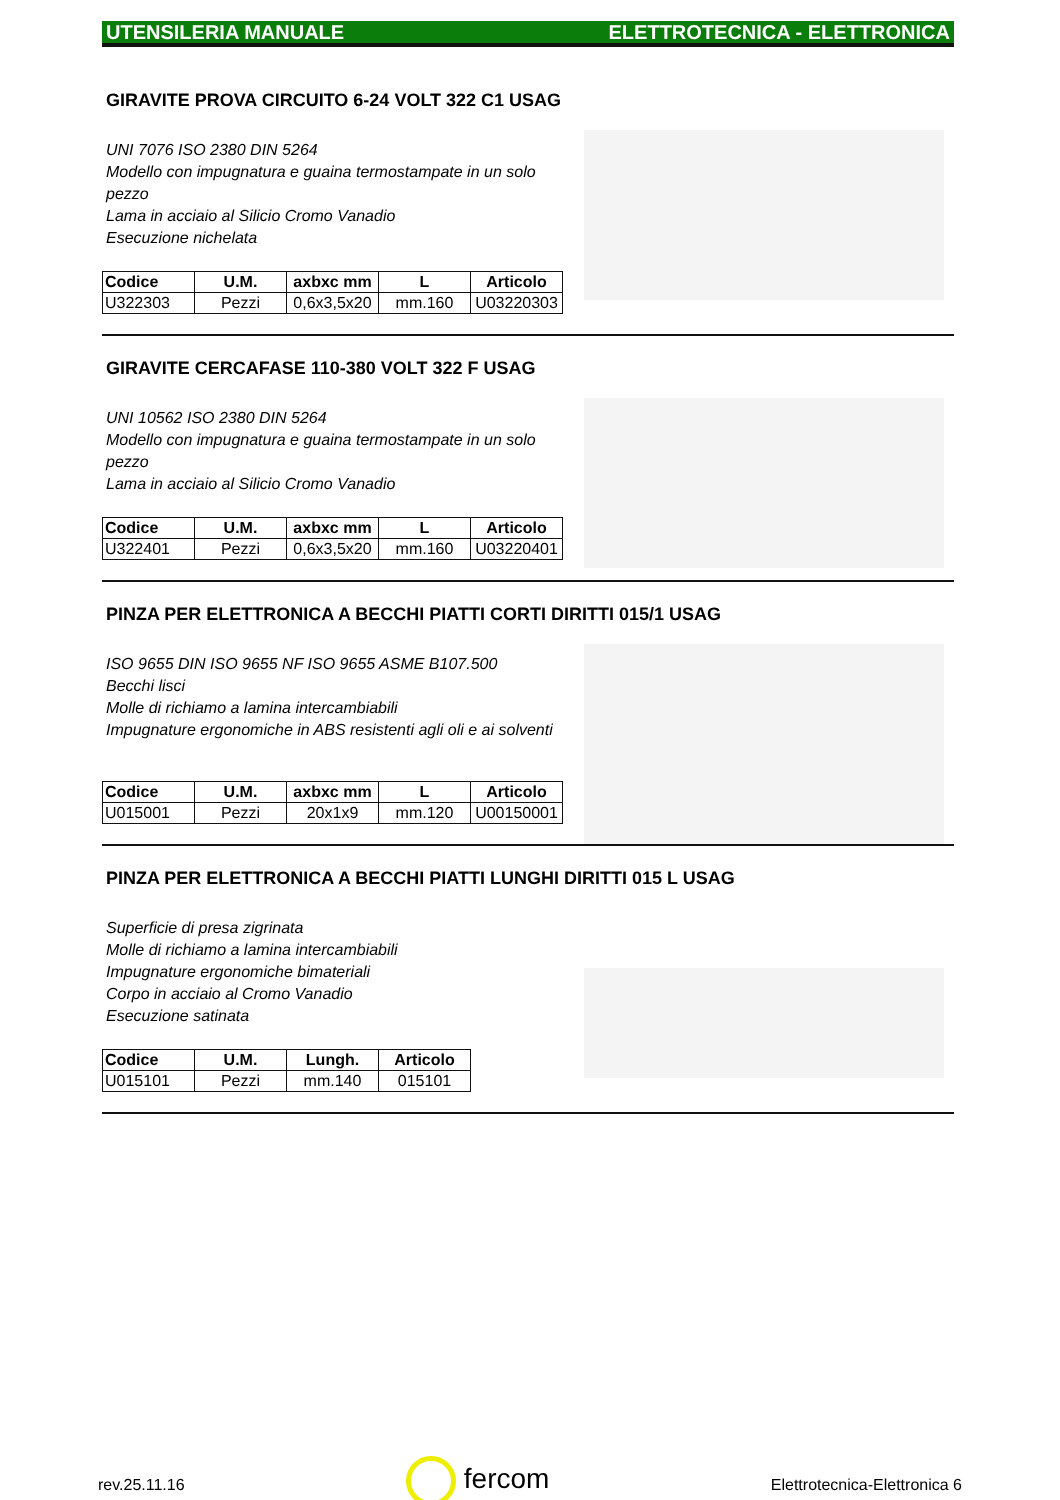UTENSILERIA MANUALE ELETTROTECNICA - ELETTRONICA
GIRAVITE PROVA CIRCUITO 6-24 VOLT 322 C1 USAG
UNI 7076 ISO 2380 DIN 5264
Modello con impugnatura e guaina termostampate in un solo pezzo
Lama in acciaio al Silicio Cromo Vanadio
Esecuzione nichelata
| Codice | U.M. | axbxc mm | L | Articolo |
| --- | --- | --- | --- | --- |
| U322303 | Pezzi | 0,6x3,5x20 | mm.160 | U03220303 |
GIRAVITE CERCAFASE 110-380 VOLT 322 F USAG
UNI 10562 ISO 2380 DIN 5264
Modello con impugnatura e guaina termostampate in un solo pezzo
Lama in acciaio al Silicio Cromo Vanadio
| Codice | U.M. | axbxc mm | L | Articolo |
| --- | --- | --- | --- | --- |
| U322401 | Pezzi | 0,6x3,5x20 | mm.160 | U03220401 |
PINZA PER ELETTRONICA A BECCHI PIATTI CORTI DIRITTI 015/1 USAG
ISO 9655 DIN ISO 9655 NF ISO 9655 ASME B107.500
Becchi lisci
Molle di richiamo a lamina intercambiabili
Impugnature ergonomiche in ABS resistenti agli oli e ai solventi
| Codice | U.M. | axbxc mm | L | Articolo |
| --- | --- | --- | --- | --- |
| U015001 | Pezzi | 20x1x9 | mm.120 | U00150001 |
PINZA PER ELETTRONICA A BECCHI PIATTI LUNGHI DIRITTI 015 L USAG
Superficie di presa zigrinata
Molle di richiamo a lamina intercambiabili
Impugnature ergonomiche bimateriali
Corpo in acciaio al Cromo Vanadio
Esecuzione satinata
| Codice | U.M. | Lungh. | Articolo |
| --- | --- | --- | --- |
| U015101 | Pezzi | mm.140 | 015101 |
rev.25.11.16 fercom Elettrotecnica-Elettronica 6